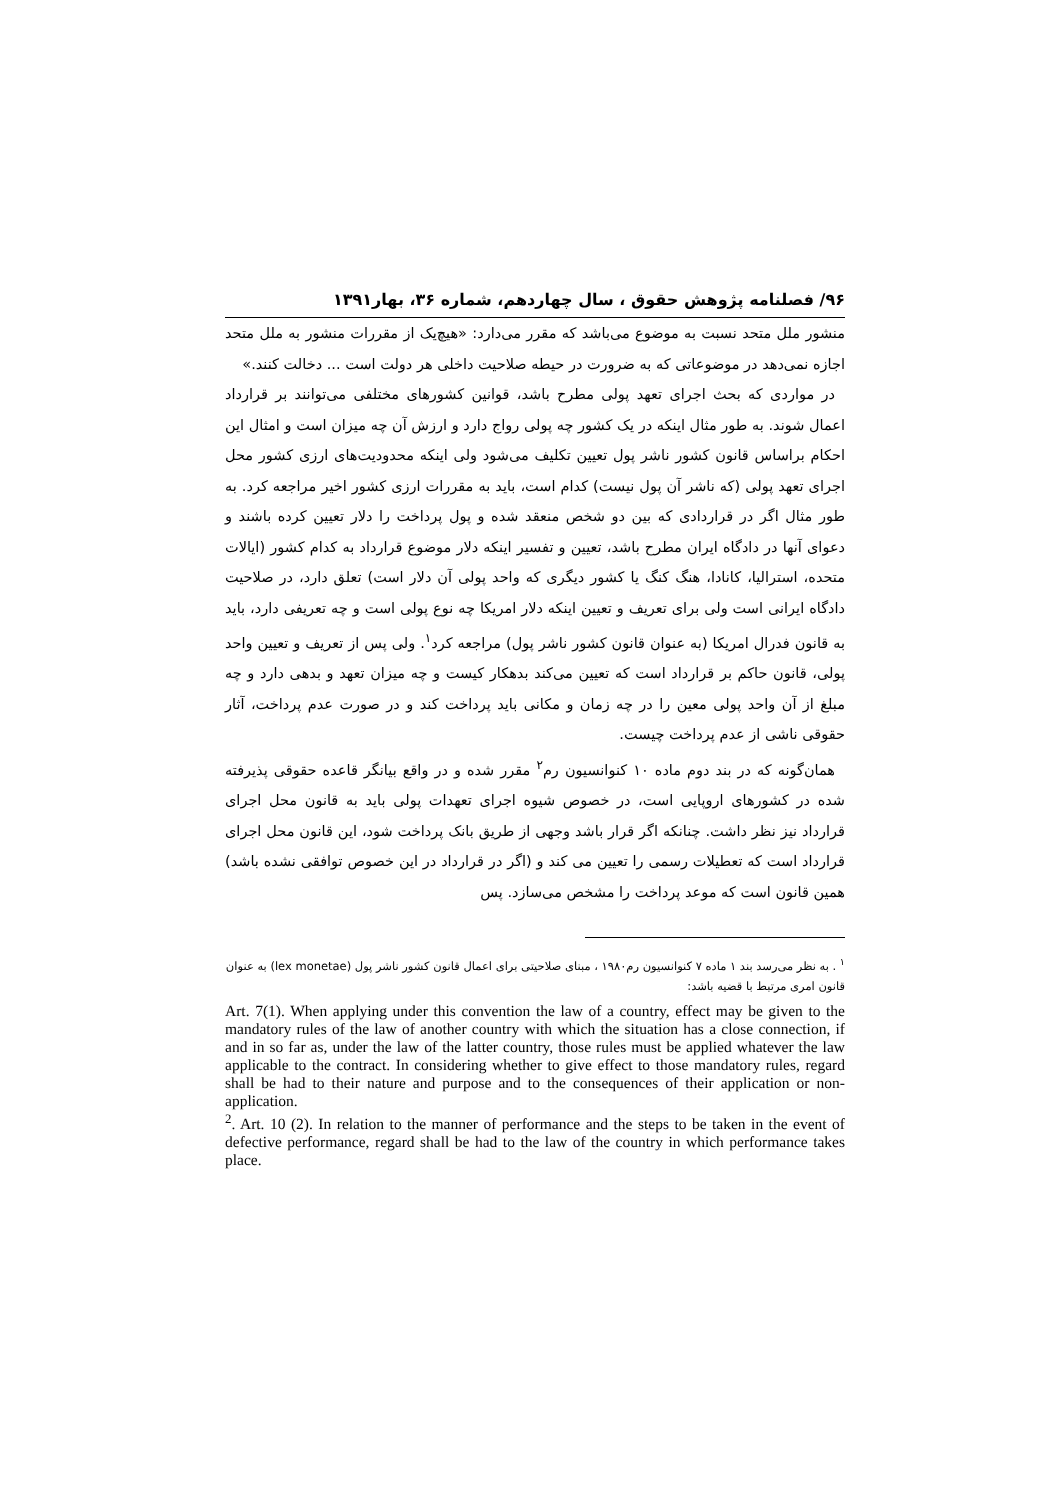۹۶/ فصلنامه پژوهش حقوق ، سال چهاردهم، شماره ۳۶، بهار۱۳۹۱
منشور ملل متحد نسبت به موضوع می‌باشد که مقرر می‌دارد: «هیچ‌یک از مقررات منشور به ملل متحد اجازه نمی‌دهد در موضوعاتی که به ضرورت در حیطه صلاحیت داخلی هر دولت است ... دخالت کنند.»
در مواردی که بحث اجرای تعهد پولی مطرح باشد، قوانین کشورهای مختلفی می‌توانند بر قرارداد اعمال شوند. به طور مثال اینکه در یک کشور چه پولی رواج دارد و ارزش آن چه میزان است و امثال این احکام براساس قانون کشور ناشر پول تعیین تکلیف می‌شود ولی اینکه محدودیت‌های ارزی کشور محل اجرای تعهد پولی (که ناشر آن پول نیست) کدام است، باید به مقررات ارزی کشور اخیر مراجعه کرد. به طور مثال اگر در قراردادی که بین دو شخص منعقد شده و پول پرداخت را دلار تعیین کرده باشند و دعوای آنها در دادگاه ایران مطرح باشد، تعیین و تفسیر اینکه دلار موضوع قرارداد به کدام کشور (ایالات متحده، استرالیا، کانادا، هنگ کنگ یا کشور دیگری که واحد پولی آن دلار است) تعلق دارد، در صلاحیت دادگاه ایرانی است ولی برای تعریف و تعیین اینکه دلار امریکا چه نوع پولی است و چه تعریفی دارد، باید به قانون فدرال امریکا (به عنوان قانون کشور ناشر پول) مراجعه کرد<sup>۱</sup>. ولی پس از تعریف و تعیین واحد پولی، قانون حاکم بر قرارداد است که تعیین می‌کند بدهکار کیست و چه میزان تعهد و بدهی دارد و چه مبلغ از آن واحد پولی معین را در چه زمان و مکانی باید پرداخت کند و در صورت عدم پرداخت، آثار حقوقی ناشی از عدم پرداخت چیست.
همان‌گونه که در بند دوم ماده ۱۰ کنوانسیون رم<sup>۲</sup> مقرر شده و در واقع بیانگر قاعده حقوقی پذیرفته شده در کشورهای اروپایی است، در خصوص شیوه اجرای تعهدات پولی باید به قانون محل اجرای قرارداد نیز نظر داشت. چنانکه اگر قرار باشد وجهی از طریق بانک پرداخت شود، این قانون محل اجرای قرارداد است که تعطیلات رسمی را تعیین می کند و (اگر در قرارداد در این خصوص توافقی نشده باشد) همین قانون است که موعد پرداخت را مشخص می‌سازد. پس
<sup>۱</sup> . به نظر می‌رسد بند ۱ ماده ۷ کنوانسیون رم۱۹۸۰ ، مبنای صلاحیتی برای اعمال قانون کشور ناشر پول (lex monetae) به عنوان قانون امری مرتبط با قضیه باشد:
Art. 7(1). When applying under this convention the law of a country, effect may be given to the mandatory rules of the law of another country with which the situation has a close connection, if and in so far as, under the law of the latter country, those rules must be applied whatever the law applicable to the contract. In considering whether to give effect to those mandatory rules, regard shall be had to their nature and purpose and to the consequences of their application or non-application.
<sup>2</sup>. Art. 10 (2). In relation to the manner of performance and the steps to be taken in the event of defective performance, regard shall be had to the law of the country in which performance takes place.